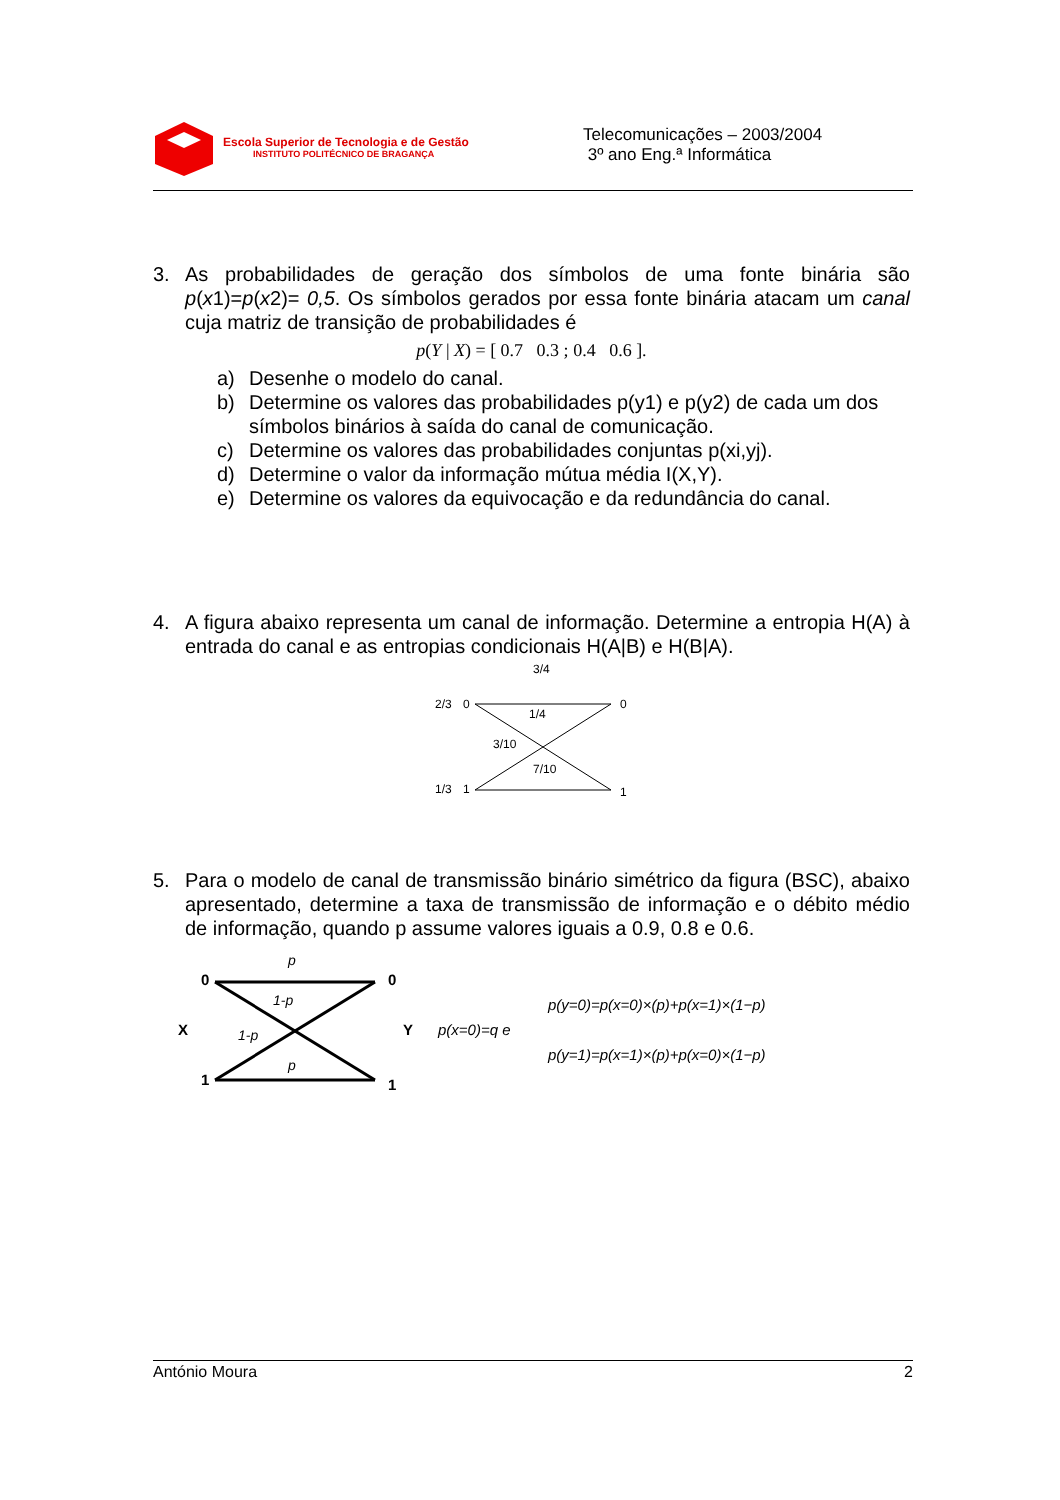Escola Superior de Tecnologia e de Gestão
INSTITUTO POLITÉCNICO DE BRAGANÇA
Telecomunicações – 2003/2004
3º ano Eng.ª Informática
3. As probabilidades de geração dos símbolos de uma fonte binária são p(x1)=p(x2)= 0,5. Os símbolos gerados por essa fonte binária atacam um canal cuja matriz de transição de probabilidades é
p(Y | X) = [ 0.7 0.3 ; 0.4 0.6 ].
a) Desenhe o modelo do canal.
b) Determine os valores das probabilidades p(y1) e p(y2) de cada um dos símbolos binários à saída do canal de comunicação.
c) Determine os valores das probabilidades conjuntas p(xi,yj).
d) Determine o valor da informação mútua média I(X,Y).
e) Determine os valores da equivocação e da redundância do canal.
4. A figura abaixo representa um canal de informação. Determine a entropia H(A) à entrada do canal e as entropias condicionais H(A|B) e H(B|A).
2/3
0
1/3
1
0
1
3/4
1/4
3/10
7/10
5. Para o modelo de canal de transmissão binário simétrico da figura (BSC), abaixo apresentado, determine a taxa de transmissão de informação e o débito médio de informação, quando p assume valores iguais a 0.9, 0.8 e 0.6.
0
1
X
0
1
Y
p
1-p
1-p
p
p(x=0)=q e
p(y=0)=p(x=0)×(p)+p(x=1)×(1−p)
p(y=1)=p(x=1)×(p)+p(x=0)×(1−p)
António Moura 2